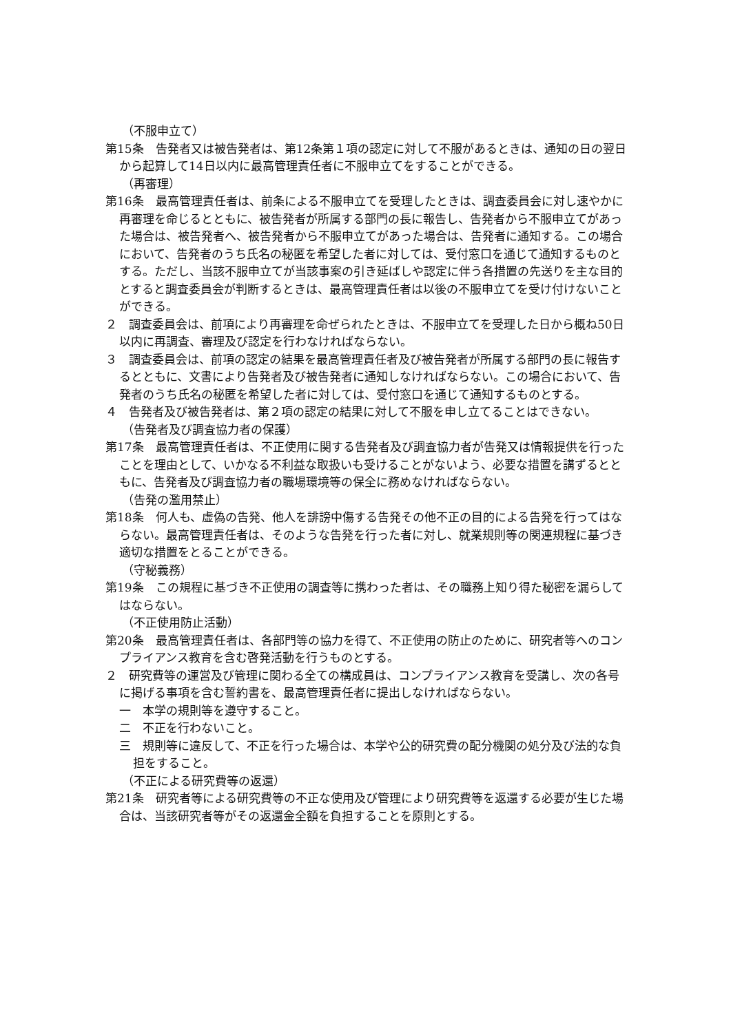（不服申立て）
第15条　告発者又は被告発者は、第12条第１項の認定に対して不服があるときは、通知の日の翌日から起算して14日以内に最高管理責任者に不服申立てをすることができる。
（再審理）
第16条　最高管理責任者は、前条による不服申立てを受理したときは、調査委員会に対し速やかに再審理を命じるとともに、被告発者が所属する部門の長に報告し、告発者から不服申立てがあった場合は、被告発者へ、被告発者から不服申立てがあった場合は、告発者に通知する。この場合において、告発者のうち氏名の秘匿を希望した者に対しては、受付窓口を通じて通知するものとする。ただし、当該不服申立てが当該事案の引き延ばしや認定に伴う各措置の先送りを主な目的とすると調査委員会が判断するときは、最高管理責任者は以後の不服申立てを受け付けないことができる。
２　調査委員会は、前項により再審理を命ぜられたときは、不服申立てを受理した日から概ね50日以内に再調査、審理及び認定を行わなければならない。
３　調査委員会は、前項の認定の結果を最高管理責任者及び被告発者が所属する部門の長に報告するとともに、文書により告発者及び被告発者に通知しなければならない。この場合において、告発者のうち氏名の秘匿を希望した者に対しては、受付窓口を通じて通知するものとする。
４　告発者及び被告発者は、第２項の認定の結果に対して不服を申し立てることはできない。
（告発者及び調査協力者の保護）
第17条　最高管理責任者は、不正使用に関する告発者及び調査協力者が告発又は情報提供を行ったことを理由として、いかなる不利益な取扱いも受けることがないよう、必要な措置を講ずるとともに、告発者及び調査協力者の職場環境等の保全に務めなければならない。
（告発の濫用禁止）
第18条　何人も、虚偽の告発、他人を誹謗中傷する告発その他不正の目的による告発を行ってはならない。最高管理責任者は、そのような告発を行った者に対し、就業規則等の関連規程に基づき適切な措置をとることができる。
（守秘義務）
第19条　この規程に基づき不正使用の調査等に携わった者は、その職務上知り得た秘密を漏らしてはならない。
（不正使用防止活動）
第20条　最高管理責任者は、各部門等の協力を得て、不正使用の防止のために、研究者等へのコンプライアンス教育を含む啓発活動を行うものとする。
２　研究費等の運営及び管理に関わる全ての構成員は、コンプライアンス教育を受講し、次の各号に掲げる事項を含む誓約書を、最高管理責任者に提出しなければならない。
一　本学の規則等を遵守すること。
二　不正を行わないこと。
三　規則等に違反して、不正を行った場合は、本学や公的研究費の配分機関の処分及び法的な負担をすること。
（不正による研究費等の返還）
第21条　研究者等による研究費等の不正な使用及び管理により研究費等を返還する必要が生じた場合は、当該研究者等がその返還金全額を負担することを原則とする。